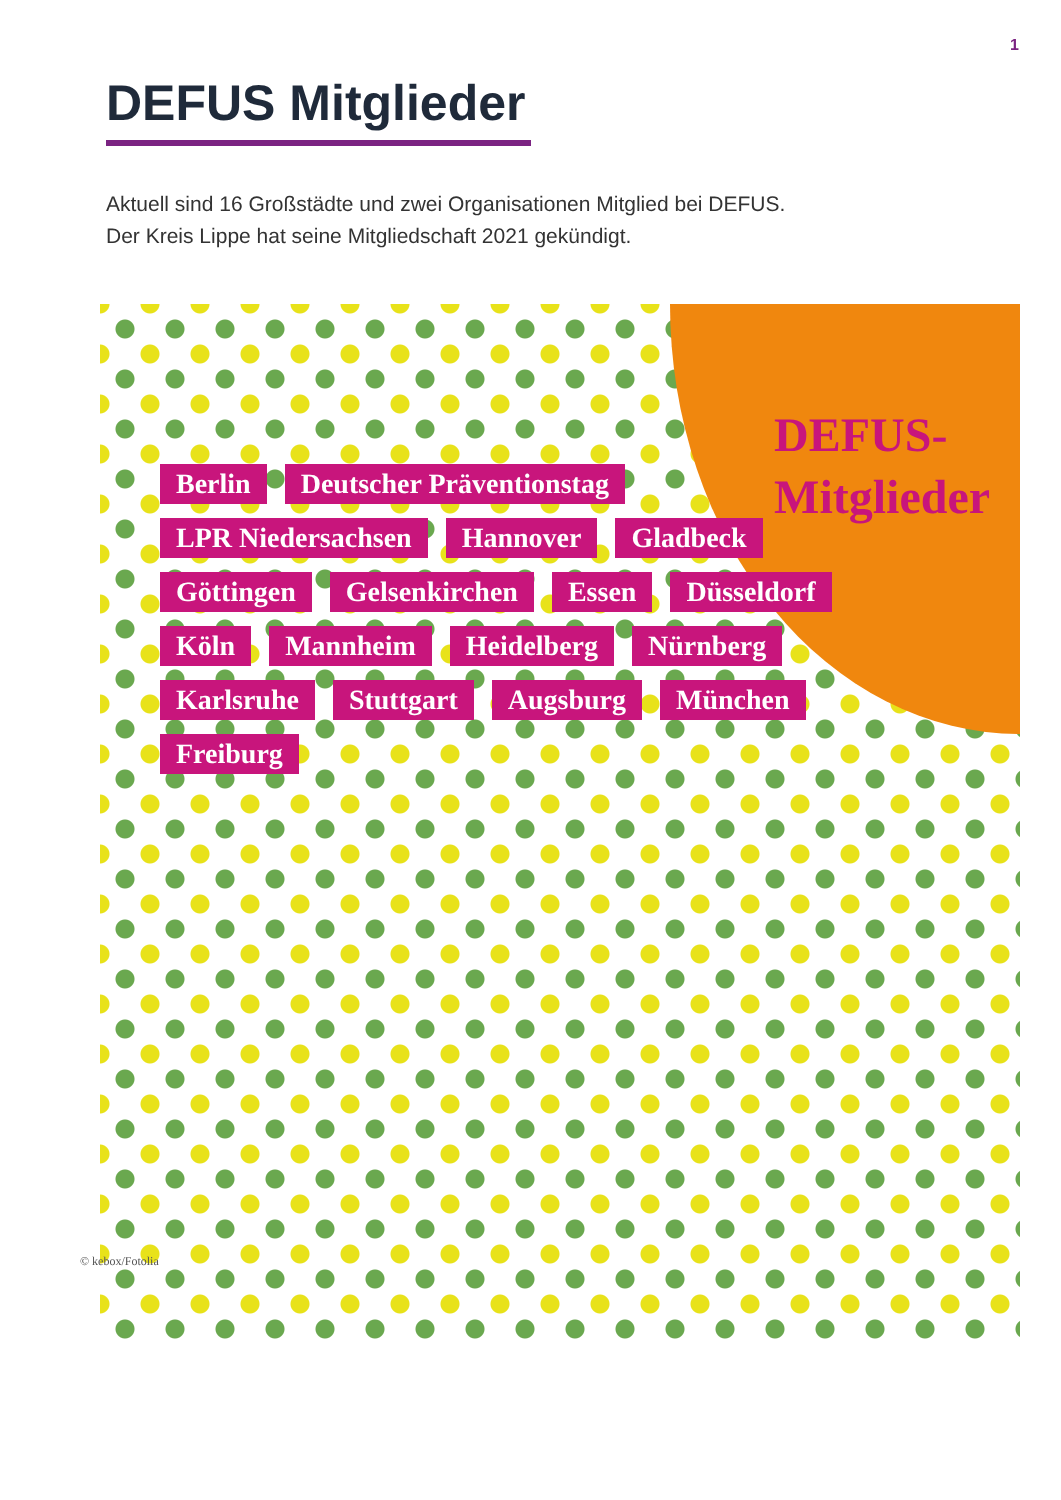1
DEFUS Mitglieder
Aktuell sind 16 Großstädte und zwei Organisationen Mitglied bei DEFUS.
Der Kreis Lippe hat seine Mitgliedschaft 2021 gekündigt.
DEFUS-
Mitglieder
Berlin Deutscher Präventionstag LPR Niedersachsen Hannover Gladbeck Göttingen Gelsenkirchen Essen Düsseldorf Köln Mannheim Heidelberg Nürnberg Karlsruhe Stuttgart Augsburg München Freiburg
© kebox/Fotolia